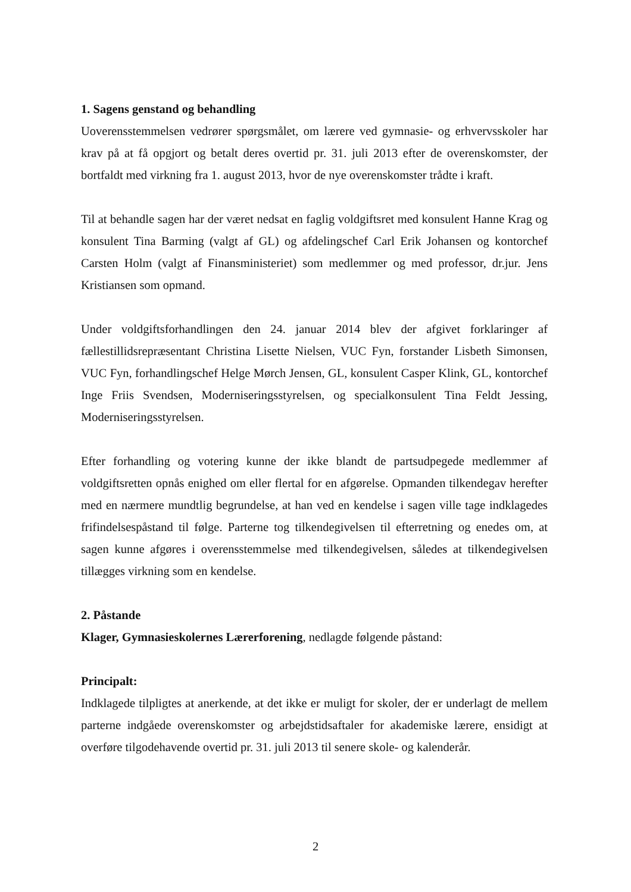1. Sagens genstand og behandling
Uoverensstemmelsen vedrører spørgsmålet, om lærere ved gymnasie- og erhvervsskoler har krav på at få opgjort og betalt deres overtid pr. 31. juli 2013 efter de overenskomster, der bortfaldt med virkning fra 1. august 2013, hvor de nye overenskomster trådte i kraft.
Til at behandle sagen har der været nedsat en faglig voldgiftsret med konsulent Hanne Krag og konsulent Tina Barming (valgt af GL) og afdelingschef Carl Erik Johansen og kontorchef Carsten Holm (valgt af Finansministeriet) som medlemmer og med professor, dr.jur. Jens Kristiansen som opmand.
Under voldgiftsforhandlingen den 24. januar 2014 blev der afgivet forklaringer af fællestillidsrepræsentant Christina Lisette Nielsen, VUC Fyn, forstander Lisbeth Simonsen, VUC Fyn, forhandlingschef Helge Mørch Jensen, GL, konsulent Casper Klink, GL, kontorchef Inge Friis Svendsen, Moderniseringsstyrelsen, og specialkonsulent Tina Feldt Jessing, Moderniseringsstyrelsen.
Efter forhandling og votering kunne der ikke blandt de partsudpegede medlemmer af voldgiftsretten opnås enighed om eller flertal for en afgørelse. Opmanden tilkendegav herefter med en nærmere mundtlig begrundelse, at han ved en kendelse i sagen ville tage indklagedes frifindelsespåstand til følge. Parterne tog tilkendegivelsen til efterretning og enedes om, at sagen kunne afgøres i overensstemmelse med tilkendegivelsen, således at tilkendegivelsen tillægges virkning som en kendelse.
2. Påstande
Klager, Gymnasieskolernes Lærerforening, nedlagde følgende påstand:
Principalt:
Indklagede tilpligtes at anerkende, at det ikke er muligt for skoler, der er underlagt de mellem parterne indgåede overenskomster og arbejdstidsaftaler for akademiske lærere, ensidigt at overføre tilgodehavende overtid pr. 31. juli 2013 til senere skole- og kalenderår.
2